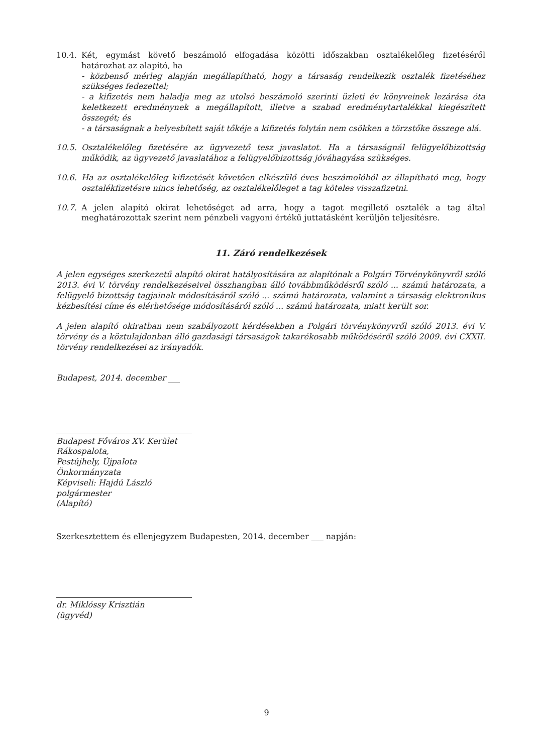10.4. Két, egymást követő beszámoló elfogadása közötti időszakban osztalékelőleg fizetéséről határozhat az alapító, ha
- közbenső mérleg alapján megállapítható, hogy a társaság rendelkezik osztalék fizetéséhez szükséges fedezettel;
- a kifizetés nem haladja meg az utolsó beszámoló szerinti üzleti év könyveinek lezárása óta keletkezett eredménynek a megállapított, illetve a szabad eredménytartalékkal kiegészített összegét; és
- a társaságnak a helyesbített saját tőkéje a kifizetés folytán nem csökken a törzstőke összege alá.
10.5. Osztalékelőleg fizetésére az ügyvezető tesz javaslatot. Ha a társaságnál felügyelőbizottság működik, az ügyvezető javaslatához a felügyelőbizottság jóváhagyása szükséges.
10.6. Ha az osztalékelőleg kifizetését követően elkészülő éves beszámolóból az állapítható meg, hogy osztalékfizetésre nincs lehetőség, az osztalékelőleget a tag köteles visszafizetni.
10.7. A jelen alapító okirat lehetőséget ad arra, hogy a tagot megillető osztalék a tag által meghatározottak szerint nem pénzbeli vagyoni értékű juttatásként kerüljön teljesítésre.
11. Záró rendelkezések
A jelen egységes szerkezetű alapító okirat hatályosítására az alapítónak a Polgári Törvénykönyvről szóló 2013. évi V. törvény rendelkezéseivel összhangban álló továbbműködésről szóló ... számú határozata, a felügyelő bizottság tagjainak módosításáról szóló ... számú határozata, valamint a társaság elektronikus kézbesítési címe és elérhetősége módosításáról szóló ... számú határozata, miatt került sor.
A jelen alapító okiratban nem szabályozott kérdésekben a Polgári törvénykönyvről szóló 2013. évi V. törvény és a köztulajdonban álló gazdasági társaságok takarékosabb működéséről szóló 2009. évi CXXII. törvény rendelkezései az irányadók.
Budapest, 2014. december ___
Budapest Főváros XV. Kerület Rákospalota,
Pestújhely, Újpalota Önkormányzata
Képviseli: Hajdú László polgármester
(Alapító)
Szerkesztettem és ellenjegyzem Budapesten, 2014. december ___ napján:
dr. Miklóssy Krisztián
(ügyvéd)
9